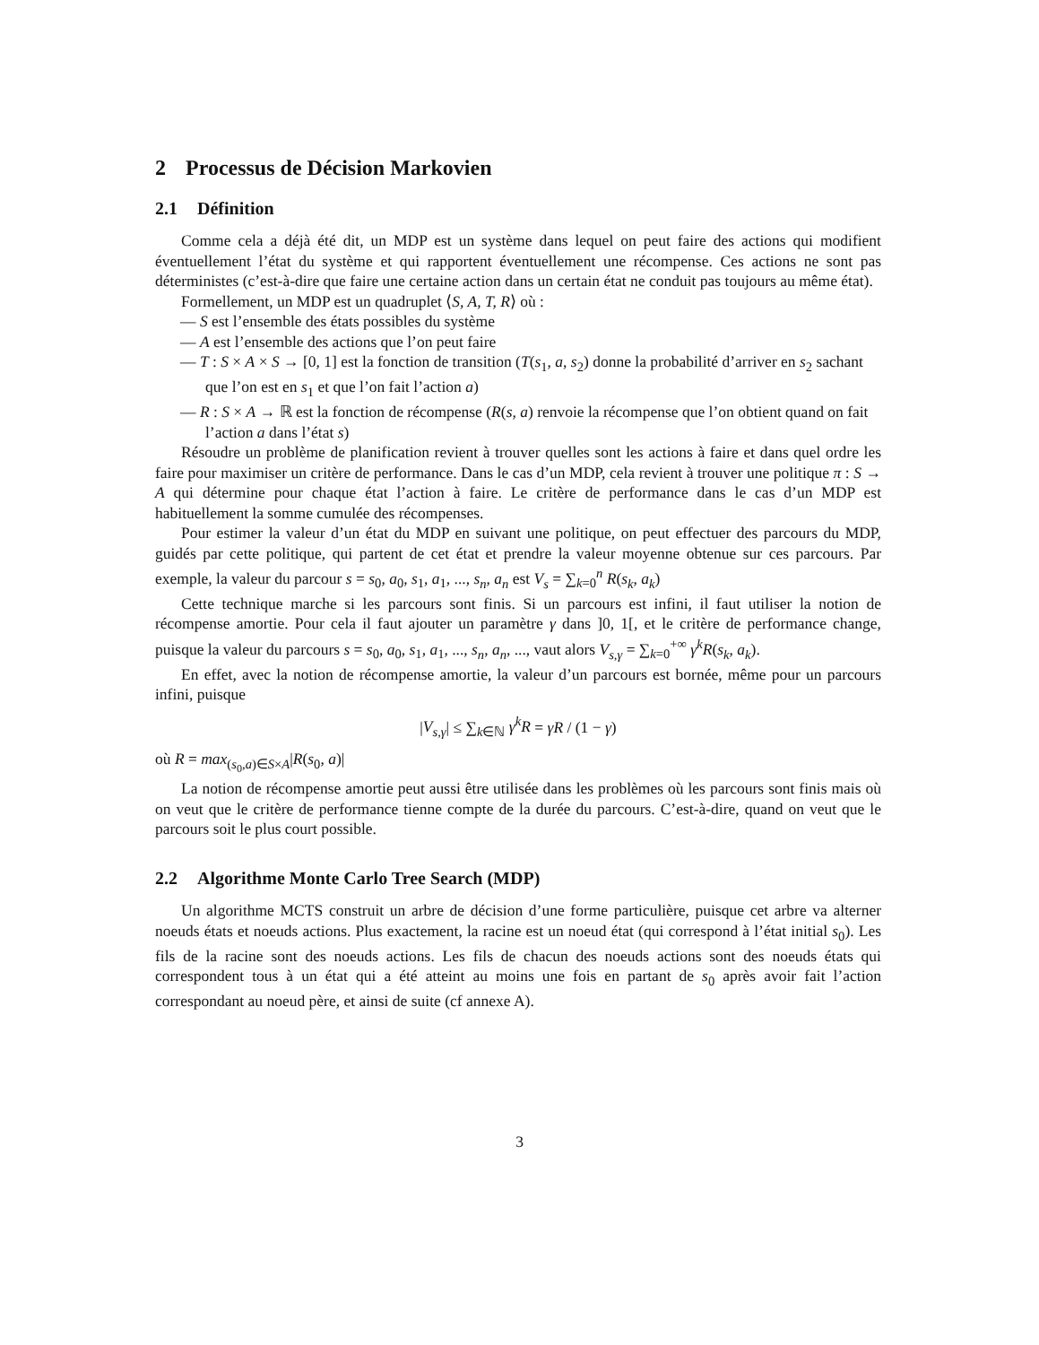2 Processus de Décision Markovien
2.1 Définition
Comme cela a déjà été dit, un MDP est un système dans lequel on peut faire des actions qui modifient éventuellement l’état du système et qui rapportent éventuellement une récompense. Ces actions ne sont pas déterministes (c’est-à-dire que faire une certaine action dans un certain état ne conduit pas toujours au même état).
Formellement, un MDP est un quadruplet ⟨S, A, T, R⟩ où :
— S est l’ensemble des états possibles du système
— A est l’ensemble des actions que l’on peut faire
— T : S × A × S → [0, 1] est la fonction de transition (T(s<sub>1</sub>, a, s<sub>2</sub>) donne la probabilité d’arriver en s<sub>2</sub> sachant que l’on est en s<sub>1</sub> et que l’on fait l’action a)
— R : S × A → ℝ est la fonction de récompense (R(s, a) renvoie la récompense que l’on obtient quand on fait l’action a dans l’état s)
Résoudre un problème de planification revient à trouver quelles sont les actions à faire et dans quel ordre les faire pour maximiser un critère de performance. Dans le cas d’un MDP, cela revient à trouver une politique π : S → A qui détermine pour chaque état l’action à faire. Le critère de performance dans le cas d’un MDP est habituellement la somme cumulée des récompenses.
Pour estimer la valeur d’un état du MDP en suivant une politique, on peut effectuer des parcours du MDP, guidés par cette politique, qui partent de cet état et prendre la valeur moyenne obtenue sur ces parcours. Par exemple, la valeur du parcour s = s<sub>0</sub>, a<sub>0</sub>, s<sub>1</sub>, a<sub>1</sub>, ..., s<sub>n</sub>, a<sub>n</sub> est V<sub>s</sub> = ∑<sub>k=0</sub><sup>n</sup> R(s<sub>k</sub>, a<sub>k</sub>)
Cette technique marche si les parcours sont finis. Si un parcours est infini, il faut utiliser la notion de récompense amortie. Pour cela il faut ajouter un paramètre γ dans ]0, 1[, et le critère de performance change, puisque la valeur du parcours s = s<sub>0</sub>, a<sub>0</sub>, s<sub>1</sub>, a<sub>1</sub>, ..., s<sub>n</sub>, a<sub>n</sub>, ..., vaut alors V<sub>s,γ</sub> = ∑<sub>k=0</sub><sup>+∞</sup> γ<sup>k</sup>R(s<sub>k</sub>, a<sub>k</sub>).
En effet, avec la notion de récompense amortie, la valeur d’un parcours est bornée, même pour un parcours infini, puisque
|V<sub>s,γ</sub>| ≤ ∑<sub>k∈ℕ</sub> γ<sup>k</sup>R = γR / (1 − γ)
où R = max<sub>(s<sub>0</sub>,a)∈S×A</sub>|R(s<sub>0</sub>, a)|
La notion de récompense amortie peut aussi être utilisée dans les problèmes où les parcours sont finis mais où on veut que le critère de performance tienne compte de la durée du parcours. C’est-à-dire, quand on veut que le parcours soit le plus court possible.
2.2 Algorithme Monte Carlo Tree Search (MDP)
Un algorithme MCTS construit un arbre de décision d’une forme particulière, puisque cet arbre va alterner noeuds états et noeuds actions. Plus exactement, la racine est un noeud état (qui correspond à l’état initial s<sub>0</sub>). Les fils de la racine sont des noeuds actions. Les fils de chacun des noeuds actions sont des noeuds états qui correspondent tous à un état qui a été atteint au moins une fois en partant de s<sub>0</sub> après avoir fait l’action correspondant au noeud père, et ainsi de suite (cf annexe A).
3